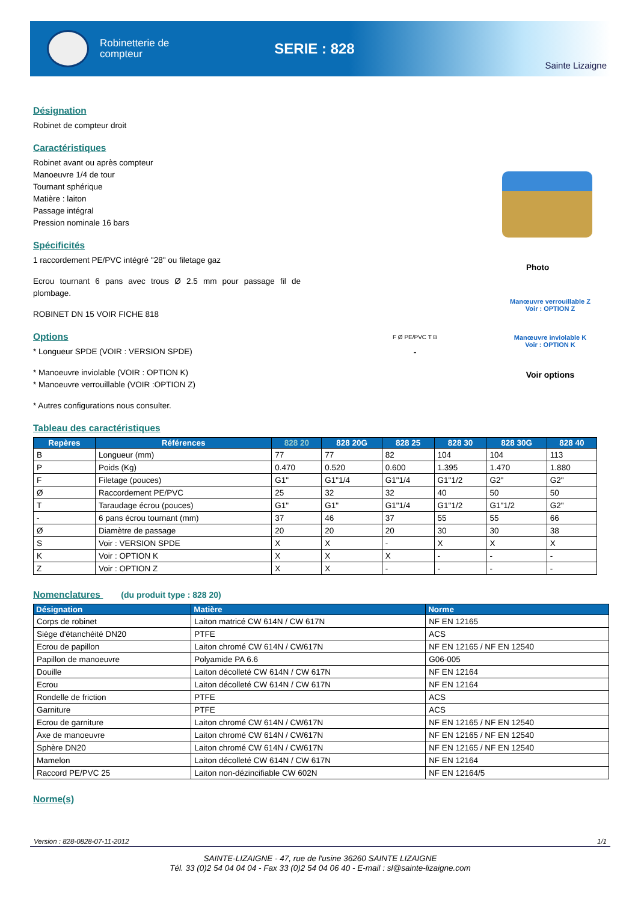Robinetterie de
compteur
SERIE : 828
Sainte Lizaigne
Désignation
Robinet de compteur droit
Caractéristiques
Robinet avant ou après compteur
Manoeuvre 1/4 de tour
Tournant sphérique
Matière : laiton
Passage intégral
Pression nominale 16 bars
Spécificités
1 raccordement PE/PVC intégré "28" ou filetage gaz
Ecrou tournant 6 pans avec trous Ø 2.5 mm pour passage fil de plombage.
ROBINET DN 15 VOIR FICHE 818
Options
* Longueur SPDE (VOIR : VERSION SPDE)
* Manoeuvre inviolable (VOIR : OPTION K)
* Manoeuvre verrouillable (VOIR :OPTION Z)
* Autres configurations nous consulter.
Photo
F Ø PE/PVC T B
-
Manœuvre verrouillable Z
Voir : OPTION Z
Manœuvre inviolable K
Voir : OPTION K
Voir options
Tableau des caractéristiques
| Repères | Références | 828 20 | 828 20G | 828 25 | 828 30 | 828 30G | 828 40 |
| --- | --- | --- | --- | --- | --- | --- | --- |
| B | Longueur (mm) | 77 | 77 | 82 | 104 | 104 | 113 |
| P | Poids (Kg) | 0.470 | 0.520 | 0.600 | 1.395 | 1.470 | 1.880 |
| F | Filetage (pouces) | G1" | G1"1/4 | G1"1/4 | G1"1/2 | G2" | G2" |
| Ø | Raccordement PE/PVC | 25 | 32 | 32 | 40 | 50 | 50 |
| T | Taraudage écrou (pouces) | G1" | G1" | G1"1/4 | G1"1/2 | G1"1/2 | G2" |
| - | 6 pans écrou tournant (mm) | 37 | 46 | 37 | 55 | 55 | 66 |
| Ø | Diamètre de passage | 20 | 20 | 20 | 30 | 30 | 38 |
| S | Voir : VERSION SPDE | X | X | - | X | X | X |
| K | Voir : OPTION K | X | X | X | - | - | - |
| Z | Voir : OPTION Z | X | X | - | - | - | - |
Nomenclatures (du produit type : 828 20)
| Désignation | Matière | Norme |
| --- | --- | --- |
| Corps de robinet | Laiton matricé CW 614N / CW 617N | NF EN 12165 |
| Siège d'étanchéité DN20 | PTFE | ACS |
| Ecrou de papillon | Laiton chromé CW 614N / CW617N | NF EN 12165 / NF EN 12540 |
| Papillon de manoeuvre | Polyamide PA 6.6 | G06-005 |
| Douille | Laiton décolleté CW 614N / CW 617N | NF EN 12164 |
| Ecrou | Laiton décolleté CW 614N / CW 617N | NF EN 12164 |
| Rondelle de friction | PTFE | ACS |
| Garniture | PTFE | ACS |
| Ecrou de garniture | Laiton chromé CW 614N / CW617N | NF EN 12165 / NF EN 12540 |
| Axe de manoeuvre | Laiton chromé CW 614N / CW617N | NF EN 12165 / NF EN 12540 |
| Sphère DN20 | Laiton chromé CW 614N / CW617N | NF EN 12165 / NF EN 12540 |
| Mamelon | Laiton décolleté CW 614N / CW 617N | NF EN 12164 |
| Raccord PE/PVC 25 | Laiton non-dézincifiable CW 602N | NF EN 12164/5 |
Norme(s)
Version : 828-0828-07-11-2012 1/1
SAINTE-LIZAIGNE - 47, rue de l'usine 36260 SAINTE LIZAIGNE
Tél. 33 (0)2 54 04 04 04 - Fax 33 (0)2 54 04 06 40 - E-mail : sl@sainte-lizaigne.com